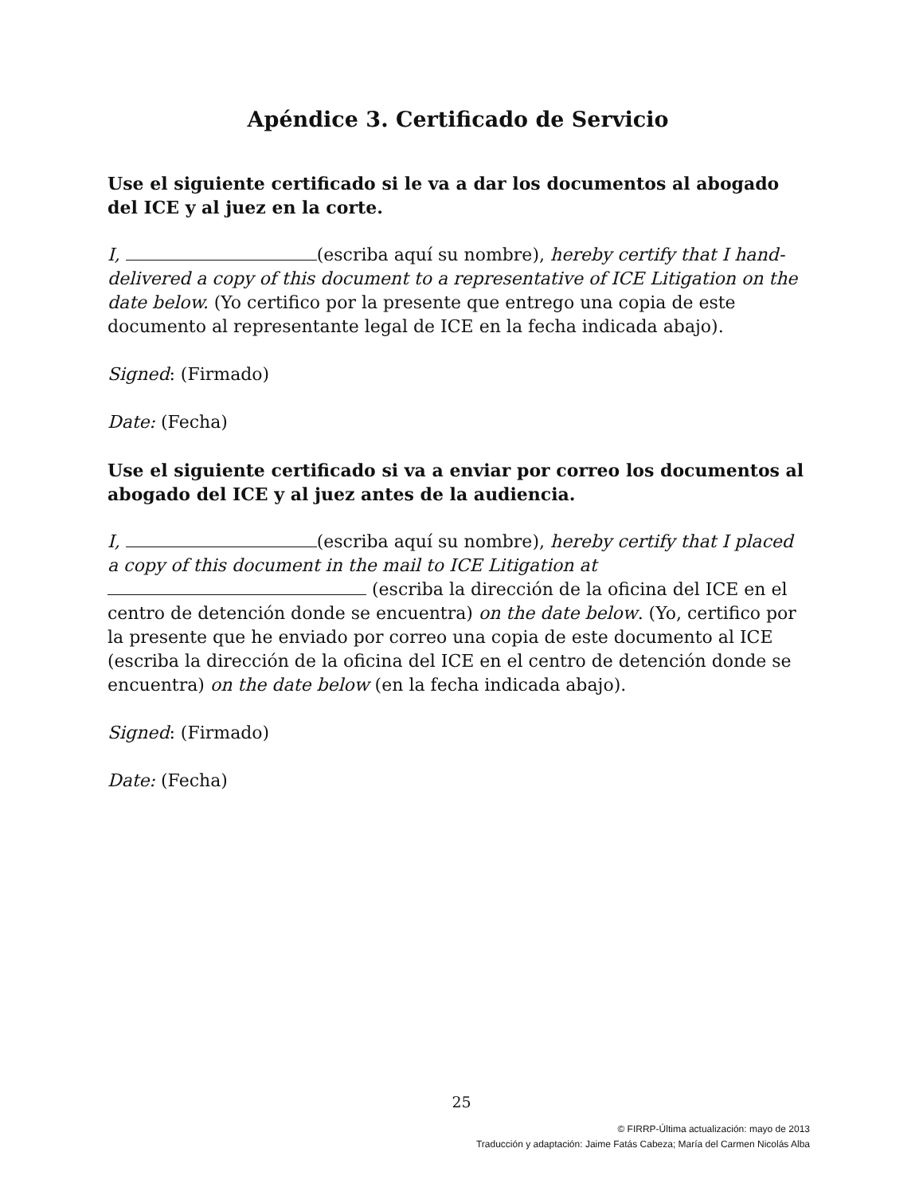Apéndice 3. Certificado de Servicio
Use el siguiente certificado si le va a dar los documentos al abogado del ICE y al juez en la corte.
I, (escriba aquí su nombre), hereby certify that I hand-delivered a copy of this document to a representative of ICE Litigation on the date below. (Yo certifico por la presente que entrego una copia de este documento al representante legal de ICE en la fecha indicada abajo).
Signed: (Firmado)
Date: (Fecha)
Use el siguiente certificado si va a enviar por correo los documentos al abogado del ICE y al juez antes de la audiencia.
I, (escriba aquí su nombre), hereby certify that I placed a copy of this document in the mail to ICE Litigation at (escriba la dirección de la oficina del ICE en el centro de detención donde se encuentra) on the date below. (Yo, certifico por la presente que he enviado por correo una copia de este documento al ICE (escriba la dirección de la oficina del ICE en el centro de detención donde se encuentra) on the date below (en la fecha indicada abajo).
Signed: (Firmado)
Date: (Fecha)
25
© FIRRP-Última actualización: mayo de 2013
Traducción y adaptación: Jaime Fatás Cabeza; María del Carmen Nicolás Alba